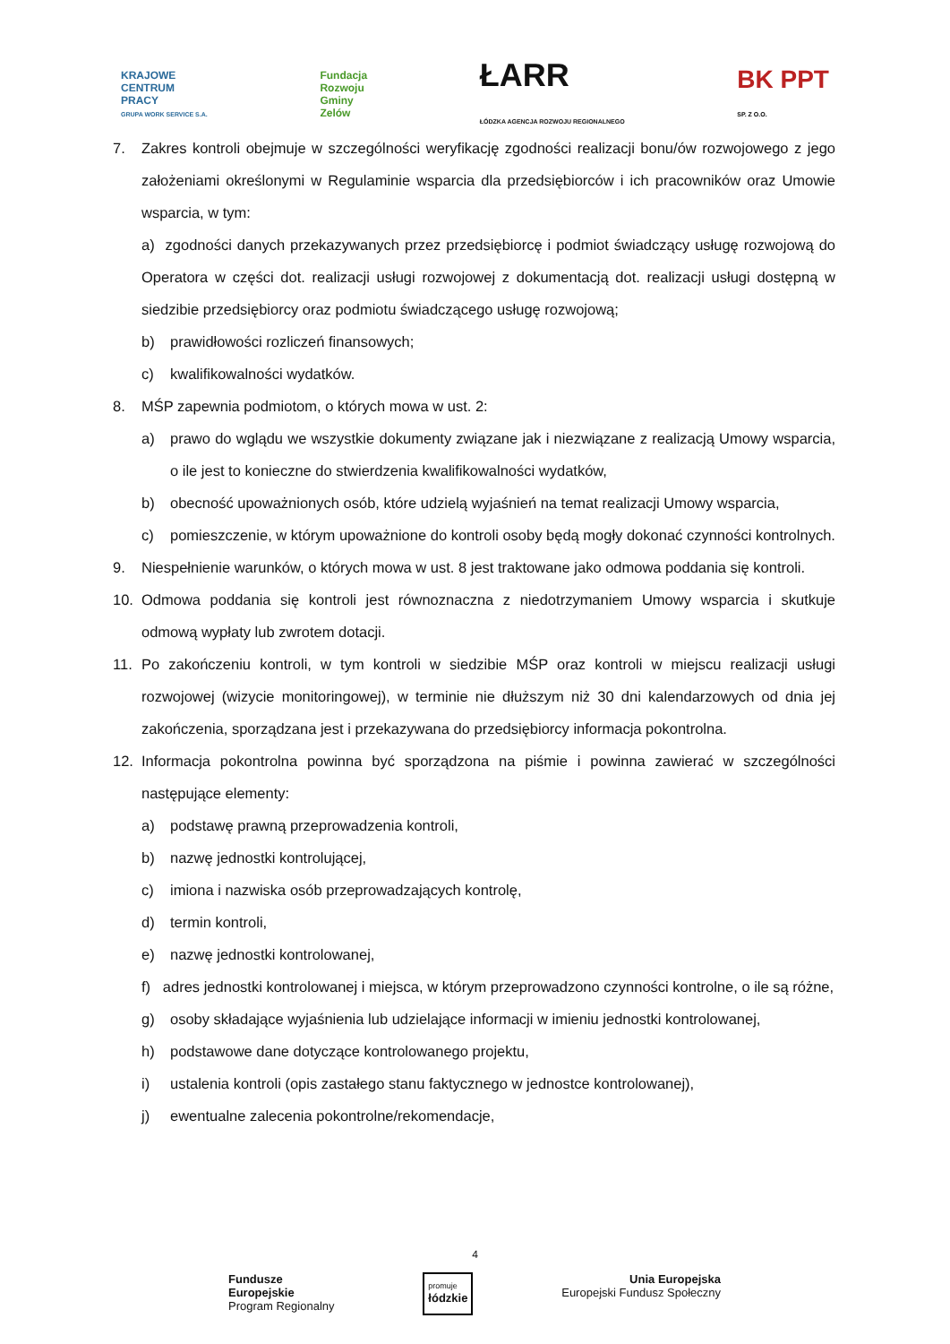KRAJOWE
CENTRUM
PRACY
GRUPA WORK SERVICE S.A.
Fundacja
Rozwoju
Gminy
Zelów
ŁARR
ŁÓDZKA AGENCJA ROZWOJU REGIONALNEGO
BK PPT
SP. Z O.O.
7. Zakres kontroli obejmuje w szczególności weryfikację zgodności realizacji bonu/ów rozwojowego z jego założeniami określonymi w Regulaminie wsparcia dla przedsiębiorców i ich pracowników oraz Umowie wsparcia, w tym:
a) zgodności danych przekazywanych przez przedsiębiorcę i podmiot świadczący usługę rozwojową do Operatora w części dot. realizacji usługi rozwojowej z dokumentacją dot. realizacji usługi dostępną w siedzibie przedsiębiorcy oraz podmiotu świadczącego usługę rozwojową;
b) prawidłowości rozliczeń finansowych;
c) kwalifikowalności wydatków.
8. MŚP zapewnia podmiotom, o których mowa w ust. 2:
a) prawo do wglądu we wszystkie dokumenty związane jak i niezwiązane z realizacją Umowy wsparcia, o ile jest to konieczne do stwierdzenia kwalifikowalności wydatków,
b) obecność upoważnionych osób, które udzielą wyjaśnień na temat realizacji Umowy wsparcia,
c) pomieszczenie, w którym upoważnione do kontroli osoby będą mogły dokonać czynności kontrolnych.
9. Niespełnienie warunków, o których mowa w ust. 8 jest traktowane jako odmowa poddania się kontroli.
10. Odmowa poddania się kontroli jest równoznaczna z niedotrzymaniem Umowy wsparcia i skutkuje odmową wypłaty lub zwrotem dotacji.
11. Po zakończeniu kontroli, w tym kontroli w siedzibie MŚP oraz kontroli w miejscu realizacji usługi rozwojowej (wizycie monitoringowej), w terminie nie dłuższym niż 30 dni kalendarzowych od dnia jej zakończenia, sporządzana jest i przekazywana do przedsiębiorcy informacja pokontrolna.
12. Informacja pokontrolna powinna być sporządzona na piśmie i powinna zawierać w szczególności następujące elementy:
a) podstawę prawną przeprowadzenia kontroli,
b) nazwę jednostki kontrolującej,
c) imiona i nazwiska osób przeprowadzających kontrolę,
d) termin kontroli,
e) nazwę jednostki kontrolowanej,
f) adres jednostki kontrolowanej i miejsca, w którym przeprowadzono czynności kontrolne, o ile są różne,
g) osoby składające wyjaśnienia lub udzielające informacji w imieniu jednostki kontrolowanej,
h) podstawowe dane dotyczące kontrolowanego projektu,
i) ustalenia kontroli (opis zastałego stanu faktycznego w jednostce kontrolowanej),
j) ewentualne zalecenia pokontrolne/rekomendacje,
4
Fundusze
Europejskie
Program Regionalny
promuje
łódzkie
Unia Europejska
Europejski Fundusz Społeczny